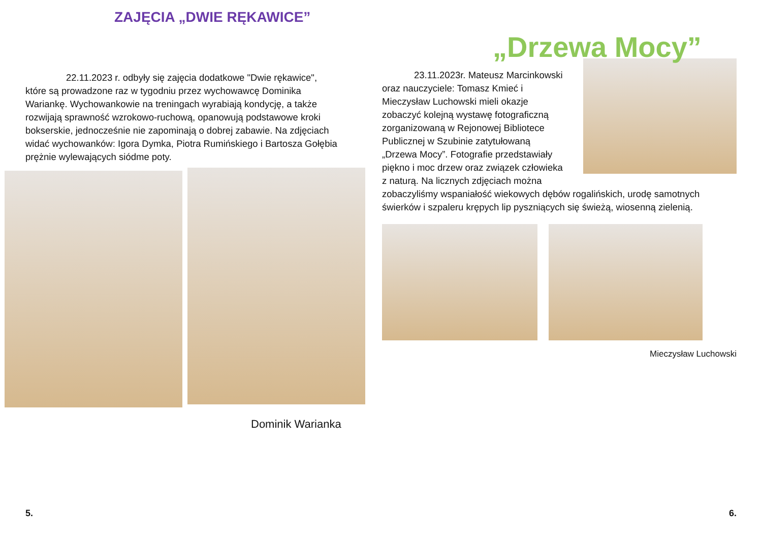ZAJĘCIA „DWIE RĘKAWICE”
22.11.2023 r. odbyły się zajęcia dodatkowe "Dwie rękawice", które są prowadzone raz w tygodniu przez wychowawcę Dominika Wariankę. Wychowankowie na treningach wyrabiają kondycję, a także rozwijają sprawność wzrokowo-ruchową, opanowują podstawowe kroki bokserskie, jednocześnie nie zapominają o dobrej zabawie. Na zdjęciach widać wychowanków: Igora Dymka, Piotra Rumińskiego i Bartosza Gołębia prężnie wylewających siódme poty.
Dominik Warianka
5.
„Drzewa Mocy”
23.11.2023r. Mateusz Marcinkowski oraz nauczyciele: Tomasz Kmieć i Mieczysław Luchowski mieli okazje zobaczyć kolejną wystawę fotograficzną zorganizowaną w Rejonowej Bibliotece Publicznej w Szubinie zatytułowaną „Drzewa Mocy”. Fotografie przedstawiały piękno i moc drzew oraz związek człowieka z naturą. Na licznych zdjęciach można zobaczyliśmy wspaniałość wiekowych dębów rogalińskich, urodę samotnych świerków i szpaleru krępych lip pyszniących się świeżą, wiosenną zielenią.
Mieczysław Luchowski
6.